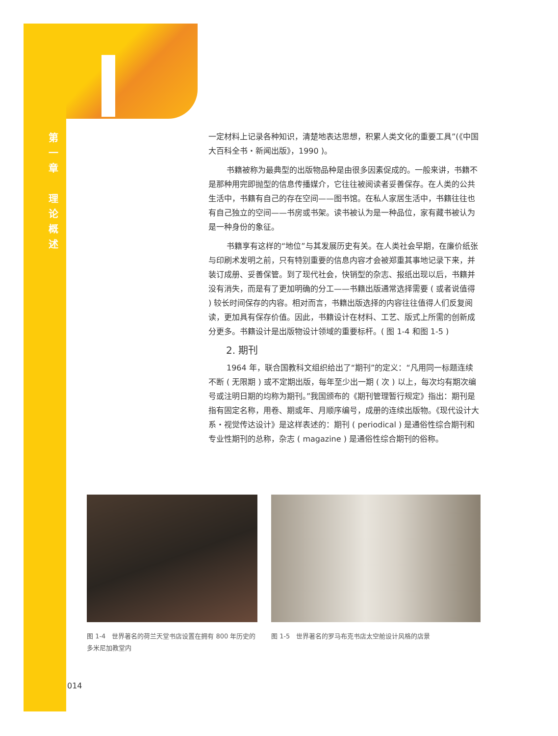第
一
章
理
论
概
述
一定材料上记录各种知识，清楚地表达思想，积累人类文化的重要工具”(《中国大百科全书・新闻出版》，1990 )。
书籍被称为最典型的出版物品种是由很多因素促成的。一般来讲，书籍不是那种用完即抛型的信息传播媒介，它往往被阅读者妥善保存。在人类的公共生活中，书籍有自己的存在空间——图书馆。在私人家居生活中，书籍往往也有自己独立的空间——书房或书架。读书被认为是一种品位，家有藏书被认为是一种身份的象征。
书籍享有这样的“地位”与其发展历史有关。在人类社会早期，在廉价纸张与印刷术发明之前，只有特别重要的信息内容才会被郑重其事地记录下来，并装订成册、妥善保管。到了现代社会，快销型的杂志、报纸出现以后，书籍并没有消失，而是有了更加明确的分工——书籍出版通常选择需要 ( 或者说值得 ) 较长时间保存的内容。相对而言，书籍出版选择的内容往往值得人们反复阅读，更加具有保存价值。因此，书籍设计在材料、工艺、版式上所需的创新成分更多。书籍设计是出版物设计领域的重要标杆。( 图 1-4 和图 1-5 )
2. 期刊
1964 年，联合国教科文组织给出了“期刊”的定义：“凡用同一标题连续不断 ( 无限期 ) 或不定期出版，每年至少出一期 ( 次 ) 以上，每次均有期次编号或注明日期的均称为期刊。”我国颁布的《期刊管理暂行规定》指出：期刊是指有固定名称，用卷、期或年、月顺序编号，成册的连续出版物。《现代设计大系・视觉传达设计》是这样表述的：期刊 ( periodical ) 是通俗性综合期刊和专业性期刊的总称，杂志 ( magazine ) 是通俗性综合期刊的俗称。
图 1-4　世界著名的荷兰天堂书店设置在拥有 800 年历史的多米尼加教堂内
图 1-5　世界著名的罗马布克书店太空舱设计风格的店景
014